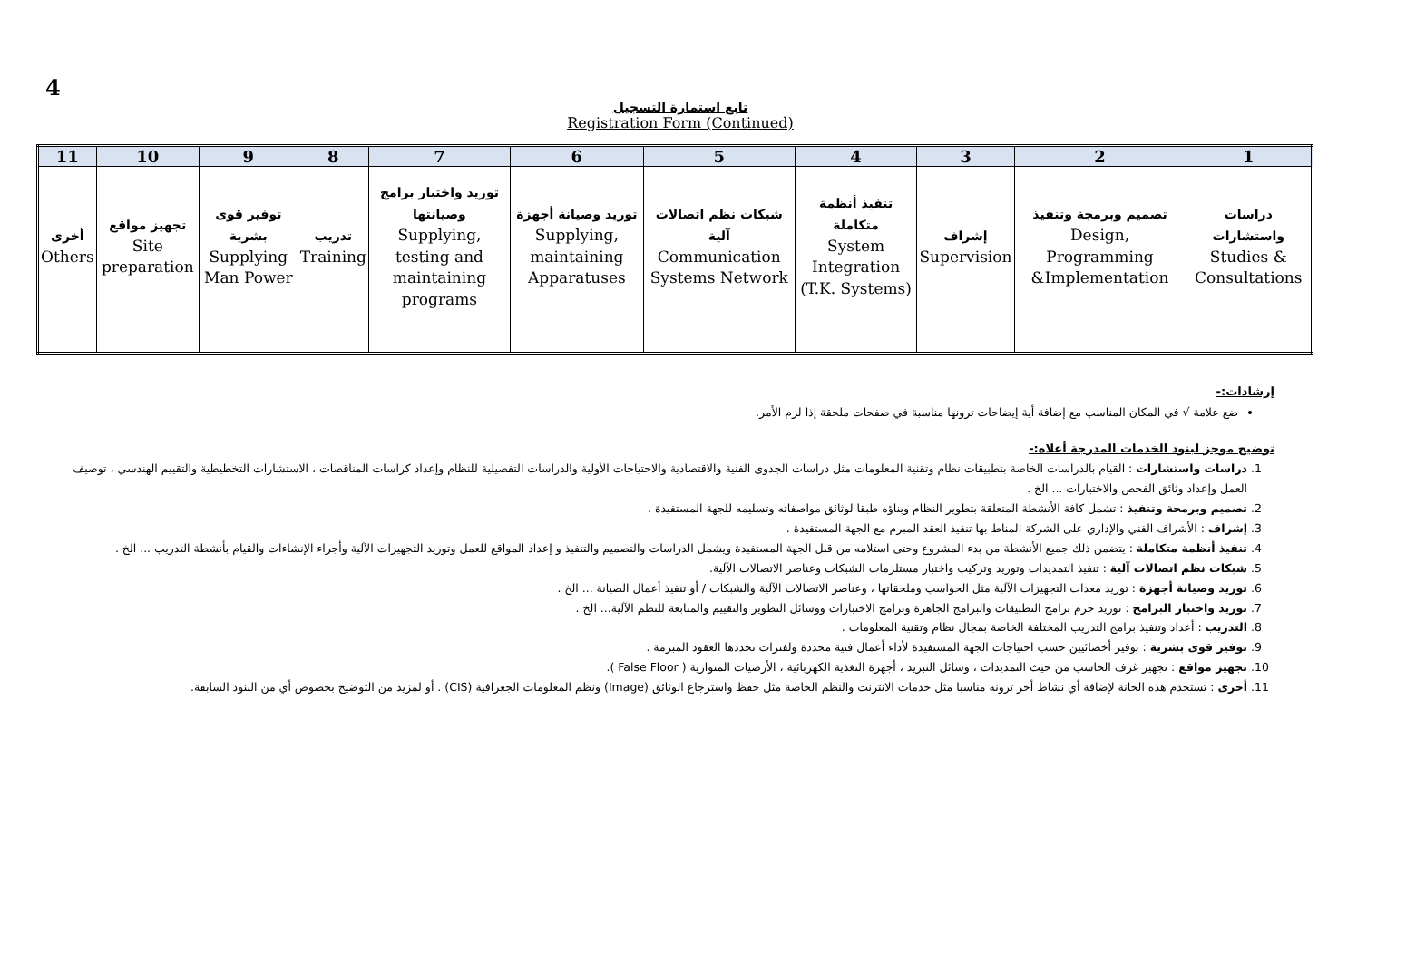4
تابع استمارة التسجيل
Registration Form (Continued)
| 11 | 10 | 9 | 8 | 7 | 6 | 5 | 4 | 3 | 2 | 1 |
| --- | --- | --- | --- | --- | --- | --- | --- | --- | --- | --- |
| أخرى Others | تجهيز مواقع Site preparation | توفير قوى بشرية Supplying Man Power | تدريب Training | توريد واختبار برامج وصيانتها Supplying, testing and maintaining programs | توريد وصيانة أجهزة Supplying, maintaining Apparatuses | شبكات نظم اتصالات آلية Communication Systems Network | تنفيذ أنظمة متكاملة System Integration (T.K. Systems) | إشراف Supervision | تصميم وبرمجة وتنفيذ Design, Programming &Implementation | دراسات واستشارات Studies & Consultations |
إرشادات:-
ضع علامة √ في المكان المناسب مع إضافة أية إيضاحات ترونها مناسبة في صفحات ملحقة إذا لزم الأمر.
توضيح موجز لبنود الخدمات المدرجة أعلاه:-
1. دراسات واستشارات : القيام بالدراسات الخاصة بتطبيقات نظام وتقنية المعلومات مثل دراسات الجدوى الفنية والاقتصادية والاحتياجات الأولية والدراسات التفصيلية للنظام وإعداد كراسات المناقصات ، الاستشارات التخطيطية والتقييم الهندسي ، توصيف العمل وإعداد وثائق الفحص والاختبارات ... الخ .
2. تصميم وبرمجة وتنفيذ : تشمل كافة الأنشطة المتعلقة بتطوير النظام وبناؤه طبقا لوثائق مواصفاته وتسليمه للجهة المستفيدة .
3. إشراف : الأشراف الفني والإداري على الشركة المناط بها تنفيذ العقد المبرم مع الجهة المستفيدة .
4. تنفيذ أنظمة متكاملة : يتضمن ذلك جميع الأنشطة من بدء المشروع وحتى استلامه من قبل الجهة المستفيدة ويشمل الدراسات والتصميم والتنفيذ و إعداد المواقع للعمل وتوريد التجهيزات الآلية وأجراء الإنشاءات والقيام بأنشطة التدريب ... الخ .
5. شبكات نظم اتصالات آلية : تنفيذ التمديدات وتوريد وتركيب واختبار مستلزمات الشبكات وعناصر الاتصالات الآلية.
6. توريد وصيانة أجهزة : توريد معدات التجهيزات الآلية مثل الحواسب وملحقاتها ، وعناصر الاتصالات الآلية والشبكات / أو تنفيذ أعمال الصيانة ... الخ .
7. توريد واختبار البرامج : توريد حزم برامج التطبيقات والبرامج الجاهزة وبرامج الاختبارات ووسائل التطوير والتقييم والمتابعة للنظم الآلية... الخ .
8. التدريب : أعداد وتنفيذ برامج التدريب المختلفة الخاصة بمجال نظام وتقنية المعلومات .
9. توفير قوى بشرية : توفير أخصائيين حسب احتياجات الجهة المستفيدة لأداء أعمال فنية محددة ولفترات تحددها العقود المبرمة .
10. تجهيز مواقع : تجهيز غرف الحاسب من حيث التمديدات ، وسائل التبريد ، أجهزة التغذية الكهربائية ، الأرضيات المتوازية ( False Floor ).
11. أخرى : تستخدم هذه الخانة لإضافة أي نشاط أخر ترونه مناسبا مثل خدمات الانترنت والنظم الخاصة مثل حفظ واسترجاع الوثائق (Image) ونظم المعلومات الجغرافية (CIS) . أو لمزيد من التوضيح بخصوص أي من البنود السابقة.